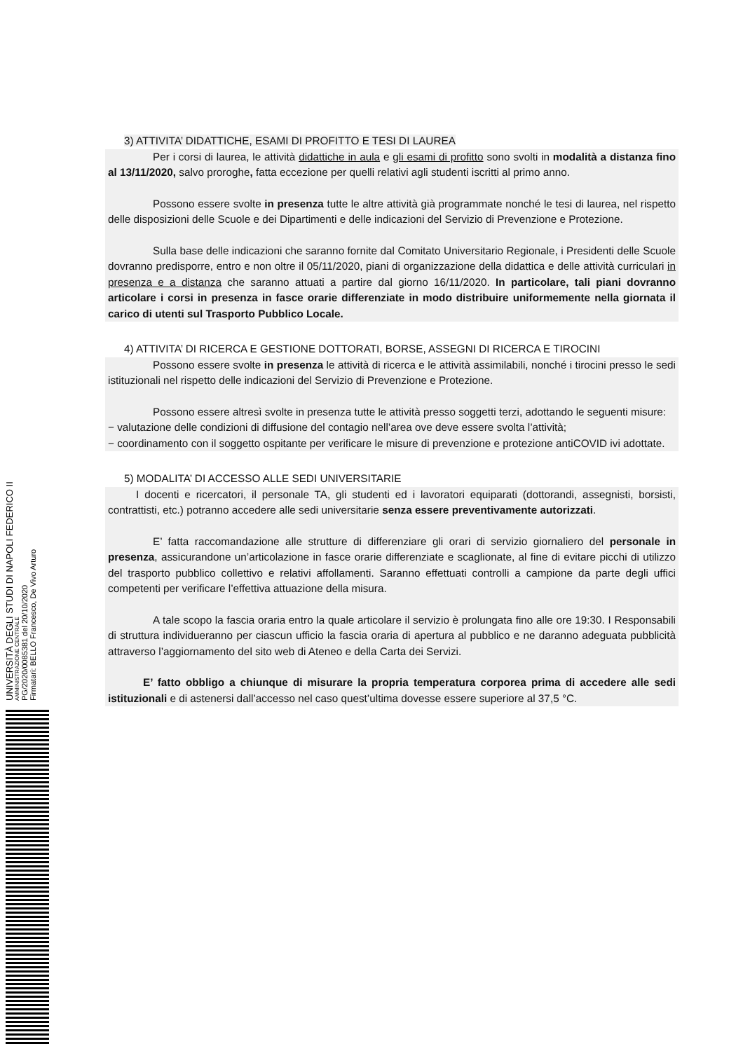3) ATTIVITA’ DIDATTICHE, ESAMI DI PROFITTO E TESI DI LAUREA
Per i corsi di laurea, le attività didattiche in aula e gli esami di profitto sono svolti in modalità a distanza fino al 13/11/2020, salvo proroghe, fatta eccezione per quelli relativi agli studenti iscritti al primo anno.
Possono essere svolte in presenza tutte le altre attività già programmate nonché le tesi di laurea, nel rispetto delle disposizioni delle Scuole e dei Dipartimenti e delle indicazioni del Servizio di Prevenzione e Protezione.
Sulla base delle indicazioni che saranno fornite dal Comitato Universitario Regionale, i Presidenti delle Scuole dovranno predisporre, entro e non oltre il 05/11/2020, piani di organizzazione della didattica e delle attività curriculari in presenza e a distanza che saranno attuati a partire dal giorno 16/11/2020. In particolare, tali piani dovranno articolare i corsi in presenza in fasce orarie differenziate in modo distribuire uniformemente nella giornata il carico di utenti sul Trasporto Pubblico Locale.
4) ATTIVITA’ DI RICERCA E GESTIONE DOTTORATI, BORSE, ASSEGNI DI RICERCA E TIROCINI
Possono essere svolte in presenza le attività di ricerca e le attività assimilabili, nonché i tirocini presso le sedi istituzionali nel rispetto delle indicazioni del Servizio di Prevenzione e Protezione.
Possono essere altresì svolte in presenza tutte le attività presso soggetti terzi, adottando le seguenti misure:
− valutazione delle condizioni di diffusione del contagio nell’area ove deve essere svolta l’attività;
− coordinamento con il soggetto ospitante per verificare le misure di prevenzione e protezione antiCOVID ivi adottate.
5) MODALITA’ DI ACCESSO ALLE SEDI UNIVERSITARIE
I docenti e ricercatori, il personale TA, gli studenti ed i lavoratori equiparati (dottorandi, assegnisti, borsisti, contrattisti, etc.) potranno accedere alle sedi universitarie senza essere preventivamente autorizzati.
E’ fatta raccomandazione alle strutture di differenziare gli orari di servizio giornaliero del personale in presenza, assicurandone un’articolazione in fasce orarie differenziate e scaglionate, al fine di evitare picchi di utilizzo del trasporto pubblico collettivo e relativi affollamenti. Saranno effettuati controlli a campione da parte degli uffici competenti per verificare l’effettiva attuazione della misura.
A tale scopo la fascia oraria entro la quale articolare il servizio è prolungata fino alle ore 19:30. I Responsabili di struttura individueranno per ciascun ufficio la fascia oraria di apertura al pubblico e ne daranno adeguata pubblicità attraverso l’aggiornamento del sito web di Ateneo e della Carta dei Servizi.
E’ fatto obbligo a chiunque di misurare la propria temperatura corporea prima di accedere alle sedi istituzionali e di astenersi dall’accesso nel caso quest’ultima dovesse essere superiore al 37,5 °C.
UNIVERSITÀ DEGLI STUDI DI NAPOLI FEDERICO II
AMMINISTRAZIONE CENTRALE
PG/2020/0085381 del 20/10/2020
Firmatari: BELLO Francesco, De Vivo Arturo